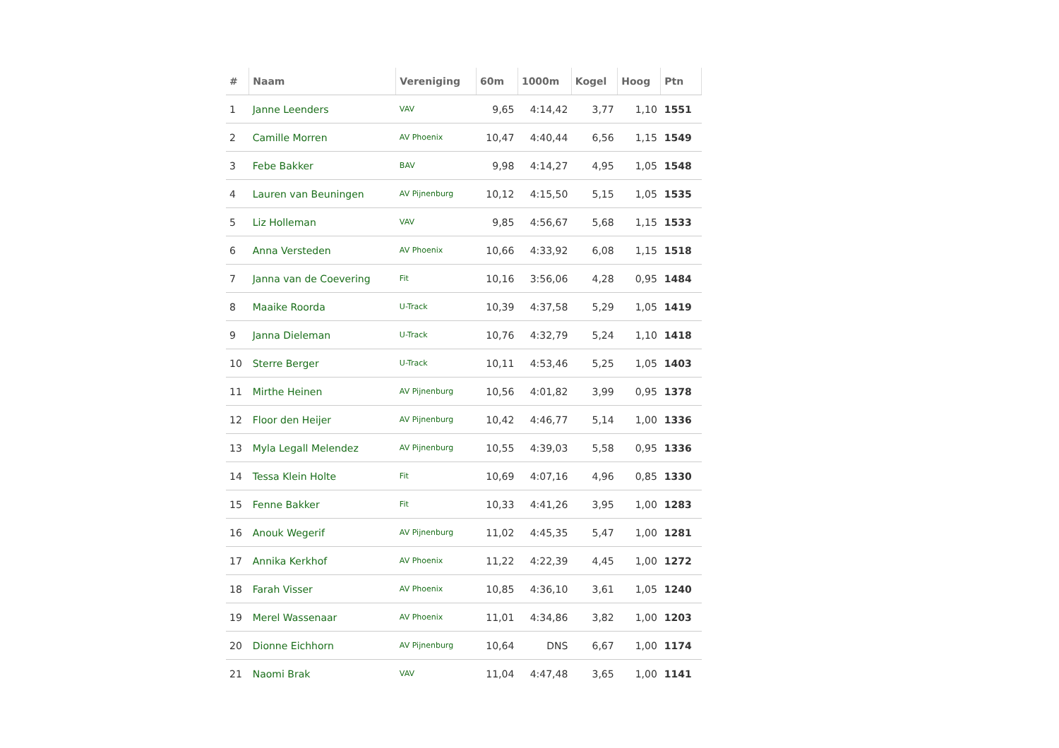| # | Naam | Vereniging | 60m | 1000m | Kogel | Hoog | Ptn |
| --- | --- | --- | --- | --- | --- | --- | --- |
| 1 | Janne Leenders | VAV | 9,65 | 4:14,42 | 3,77 | 1,10 | 1551 |
| 2 | Camille Morren | AV Phoenix | 10,47 | 4:40,44 | 6,56 | 1,15 | 1549 |
| 3 | Febe Bakker | BAV | 9,98 | 4:14,27 | 4,95 | 1,05 | 1548 |
| 4 | Lauren van Beuningen | AV Pijnenburg | 10,12 | 4:15,50 | 5,15 | 1,05 | 1535 |
| 5 | Liz Holleman | VAV | 9,85 | 4:56,67 | 5,68 | 1,15 | 1533 |
| 6 | Anna Versteden | AV Phoenix | 10,66 | 4:33,92 | 6,08 | 1,15 | 1518 |
| 7 | Janna van de Coevering | Fit | 10,16 | 3:56,06 | 4,28 | 0,95 | 1484 |
| 8 | Maaike Roorda | U-Track | 10,39 | 4:37,58 | 5,29 | 1,05 | 1419 |
| 9 | Janna Dieleman | U-Track | 10,76 | 4:32,79 | 5,24 | 1,10 | 1418 |
| 10 | Sterre Berger | U-Track | 10,11 | 4:53,46 | 5,25 | 1,05 | 1403 |
| 11 | Mirthe Heinen | AV Pijnenburg | 10,56 | 4:01,82 | 3,99 | 0,95 | 1378 |
| 12 | Floor den Heijer | AV Pijnenburg | 10,42 | 4:46,77 | 5,14 | 1,00 | 1336 |
| 13 | Myla Legall Melendez | AV Pijnenburg | 10,55 | 4:39,03 | 5,58 | 0,95 | 1336 |
| 14 | Tessa Klein Holte | Fit | 10,69 | 4:07,16 | 4,96 | 0,85 | 1330 |
| 15 | Fenne Bakker | Fit | 10,33 | 4:41,26 | 3,95 | 1,00 | 1283 |
| 16 | Anouk Wegerif | AV Pijnenburg | 11,02 | 4:45,35 | 5,47 | 1,00 | 1281 |
| 17 | Annika Kerkhof | AV Phoenix | 11,22 | 4:22,39 | 4,45 | 1,00 | 1272 |
| 18 | Farah Visser | AV Phoenix | 10,85 | 4:36,10 | 3,61 | 1,05 | 1240 |
| 19 | Merel Wassenaar | AV Phoenix | 11,01 | 4:34,86 | 3,82 | 1,00 | 1203 |
| 20 | Dionne Eichhorn | AV Pijnenburg | 10,64 | DNS | 6,67 | 1,00 | 1174 |
| 21 | Naomi Brak | VAV | 11,04 | 4:47,48 | 3,65 | 1,00 | 1141 |